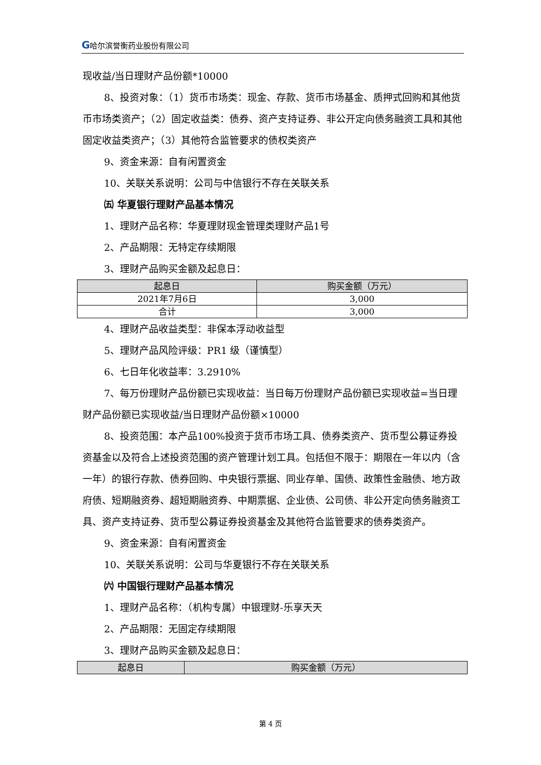G哈尔滨誉衡药业股份有限公司
现收益/当日理财产品份额*10000
8、投资对象：（1）货币市场类：现金、存款、货币市场基金、质押式回购和其他货币市场类资产；（2）固定收益类：债券、资产支持证券、非公开定向债务融资工具和其他固定收益类资产；（3）其他符合监管要求的债权类资产
9、资金来源：自有闲置资金
10、关联关系说明：公司与中信银行不存在关联关系
㈤ 华夏银行理财产品基本情况
1、理财产品名称：华夏理财现金管理类理财产品1号
2、产品期限：无特定存续期限
3、理财产品购买金额及起息日：
| 起息日 | 购买金额（万元） |
| --- | --- |
| 2021年7月6日 | 3,000 |
| 合计 | 3,000 |
4、理财产品收益类型：非保本浮动收益型
5、理财产品风险评级：PR1 级（谨慎型）
6、七日年化收益率：3.2910%
7、每万份理财产品份额已实现收益：当日每万份理财产品份额已实现收益=当日理财产品份额已实现收益/当日理财产品份额×10000
8、投资范围：本产品100%投资于货币市场工具、债券类资产、货币型公募证券投资基金以及符合上述投资范围的资产管理计划工具。包括但不限于：期限在一年以内（含一年）的银行存款、债券回购、中央银行票据、同业存单、国债、政策性金融债、地方政府债、短期融资券、超短期融资券、中期票据、企业债、公司债、非公开定向债务融资工具、资产支持证券、货币型公募证券投资基金及其他符合监管要求的债券类资产。
9、资金来源：自有闲置资金
10、关联关系说明：公司与华夏银行不存在关联关系
㈥ 中国银行理财产品基本情况
1、理财产品名称：（机构专属）中银理财-乐享天天
2、产品期限：无固定存续期限
3、理财产品购买金额及起息日：
| 起息日 | 购买金额（万元） |
| --- | --- |
第 4 页